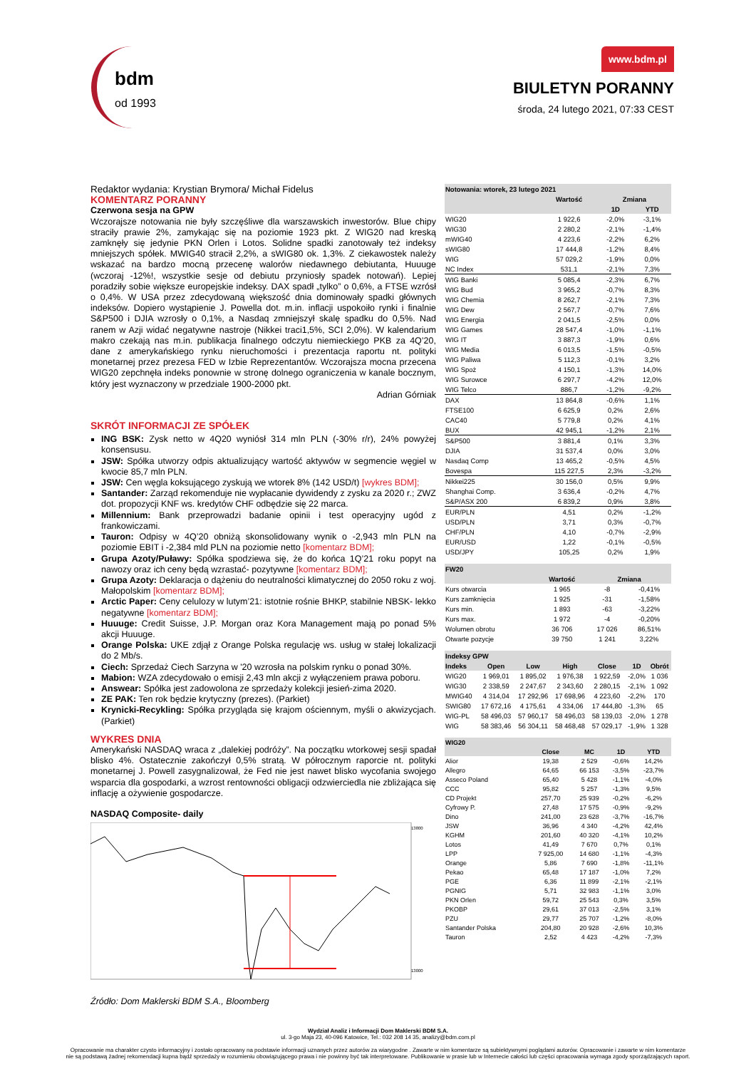bdm
od 1993
www.bdm.pl
BIULETYN PORANNY
środa, 24 lutego 2021, 07:33 CEST
Redaktor wydania: Krystian Brymora/ Michał Fidelus
KOMENTARZ PORANNY
Czerwona sesja na GPW
Wczorajsze notowania nie były szczęśliwe dla warszawskich inwestorów. Blue chipy straciły prawie 2%, zamykając się na poziomie 1923 pkt. Z WIG20 nad kreską zamknęły się jedynie PKN Orlen i Lotos. Solidne spadki zanotowały też indeksy mniejszych spółek. MWIG40 stracił 2,2%, a sWIG80 ok. 1,3%. Z ciekawostek należy wskazać na bardzo mocną przecenę walorów niedawnego debiutanta, Huuuge (wczoraj -12%!, wszystkie sesje od debiutu przyniosły spadek notowań). Lepiej poradziły sobie większe europejskie indeksy. DAX spadł „tylko” o 0,6%, a FTSE wzrósł o 0,4%. W USA przez zdecydowaną większość dnia dominowały spadki głównych indeksów. Dopiero wystąpienie J. Powella dot. m.in. inflacji uspokoiło rynki i finalnie S&P500 i DJIA wzrosły o 0,1%, a Nasdaq zmniejszył skalę spadku do 0,5%. Nad ranem w Azji widać negatywne nastroje (Nikkei traci1,5%, SCI 2,0%). W kalendarium makro czekają nas m.in. publikacja finalnego odczytu niemieckiego PKB za 4Q’20, dane z amerykańskiego rynku nieruchomości i prezentacja raportu nt. polityki monetarnej przez prezesa FED w Izbie Reprezentantów. Wczorajsza mocna przecena WIG20 zepchnęła indeks ponownie w stronę dolnego ograniczenia w kanale bocznym, który jest wyznaczony w przedziale 1900-2000 pkt.
Adrian Górniak
SKRÓT INFORMACJI ZE SPÓŁEK
ING BSK: Zysk netto w 4Q20 wyniósł 314 mln PLN (-30% r/r), 24% powyżej konsensusu.
JSW: Spółka utworzy odpis aktualizujący wartość aktywów w segmencie węgiel w kwocie 85,7 mln PLN.
JSW: Cen węgla koksującego zyskują we wtorek 8% (142 USD/t) [wykres BDM];
Santander: Zarząd rekomenduje nie wypłacanie dywidendy z zysku za 2020 r.; ZWZ dot. propozycji KNF ws. kredytów CHF odbędzie się 22 marca.
Millennium: Bank przeprowadzi badanie opinii i test operacyjny ugód z frankowiczami.
Tauron: Odpisy w 4Q’20 obniżą skonsolidowany wynik o -2,943 mln PLN na poziomie EBIT i -2,384 mld PLN na poziomie netto [komentarz BDM];
Grupa Azoty/Puławy: Spółka spodziewa się, że do końca 1Q’21 roku popyt na nawozy oraz ich ceny będą wzrastać- pozytywne [komentarz BDM];
Grupa Azoty: Deklaracja o dążeniu do neutralności klimatycznej do 2050 roku z woj. Małopolskim [komentarz BDM];
Arctic Paper: Ceny celulozy w lutym’21: istotnie rośnie BHKP, stabilnie NBSK- lekko negatywne [komentarz BDM];
Huuuge: Credit Suisse, J.P. Morgan oraz Kora Management mają po ponad 5% akcji Huuuge.
Orange Polska: UKE zdjął z Orange Polska regulację ws. usług w stałej lokalizacji do 2 Mb/s.
Ciech: Sprzedaż Ciech Sarzyna w '20 wzrosła na polskim rynku o ponad 30%.
Mabion: WZA zdecydowało o emisji 2,43 mln akcji z wyłączeniem prawa poboru.
Answear: Spółka jest zadowolona ze sprzedaży kolekcji jesień-zima 2020.
ZE PAK: Ten rok będzie krytyczny (prezes). (Parkiet)
Krynicki-Recykling: Spółka przygląda się krajom ościennym, myśli o akwizycjach. (Parkiet)
WYKRES DNIA
Amerykański NASDAQ wraca z „dalekiej podróży”. Na początku wtorkowej sesji spadał blisko 4%. Ostatecznie zakończył 0,5% stratą. W półrocznym raporcie nt. polityki monetarnej J. Powell zasygnalizował, że Fed nie jest nawet blisko wycofania swojego wsparcia dla gospodarki, a wzrost rentowności obligacji odzwierciedla nie zbliżająca się inflację a ożywienie gospodarcze.
NASDAQ Composite- daily
13800
13000
Źródło: Dom Maklerski BDM S.A., Bloomberg
| Notowania: wtorek, 23 lutego 2021 | | | |
| | Wartość | Zmiana | |
| | | 1D | YTD |
| WIG20 | 1 922,6 | -2,0% | -3,1% |
| WIG30 | 2 280,2 | -2,1% | -1,4% |
| mWIG40 | 4 223,6 | -2,2% | 6,2% |
| sWIG80 | 17 444,8 | -1,2% | 8,4% |
| WIG | 57 029,2 | -1,9% | 0,0% |
| NC Index | 531,1 | -2,1% | 7,3% |
| WIG Banki | 5 085,4 | -2,3% | 6,7% |
| WIG Bud | 3 965,2 | -0,7% | 8,3% |
| WIG Chemia | 8 262,7 | -2,1% | 7,3% |
| WIG Dew | 2 567,7 | -0,7% | 7,6% |
| WIG Energia | 2 041,5 | -2,5% | 0,0% |
| WIG Games | 28 547,4 | -1,0% | -1,1% |
| WIG IT | 3 887,3 | -1,9% | 0,6% |
| WIG Media | 6 013,5 | -1,5% | -0,5% |
| WIG Paliwa | 5 112,3 | -0,1% | 3,2% |
| WIG Spoż | 4 150,1 | -1,3% | 14,0% |
| WIG Surowce | 6 297,7 | -4,2% | 12,0% |
| WIG Telco | 886,7 | -1,2% | -9,2% |
| DAX | 13 864,8 | -0,6% | 1,1% |
| FTSE100 | 6 625,9 | 0,2% | 2,6% |
| CAC40 | 5 779,8 | 0,2% | 4,1% |
| BUX | 42 945,1 | -1,2% | 2,1% |
| S&P500 | 3 881,4 | 0,1% | 3,3% |
| DJIA | 31 537,4 | 0,0% | 3,0% |
| Nasdaq Comp | 13 465,2 | -0,5% | 4,5% |
| Bovespa | 115 227,5 | 2,3% | -3,2% |
| Nikkei225 | 30 156,0 | 0,5% | 9,9% |
| Shanghai Comp. | 3 636,4 | -0,2% | 4,7% |
| S&P/ASX 200 | 6 839,2 | 0,9% | 3,8% |
| EUR/PLN | 4,51 | 0,2% | -1,2% |
| USD/PLN | 3,71 | 0,3% | -0,7% |
| CHF/PLN | 4,10 | -0,7% | -2,9% |
| EUR/USD | 1,22 | -0,1% | -0,5% |
| USD/JPY | 105,25 | 0,2% | 1,9% |
| FW20 | | | |
| | Wartość | Zmiana | |
| Kurs otwarcia | 1 965 | -8 | -0,41% |
| Kurs zamknięcia | 1 925 | -31 | -1,58% |
| Kurs min. | 1 893 | -63 | -3,22% |
| Kurs max. | 1 972 | -4 | -0,20% |
| Wolumen obrotu | 36 706 | 17 026 | 86,51% |
| Otwarte pozycje | 39 750 | 1 241 | 3,22% |
| Indeksy GPW | | | | | | |
| Indeks | Open | Low | High | Close | 1D | Obrót |
| WIG20 | 1 969,01 | 1 895,02 | 1 976,38 | 1 922,59 | -2,0% | 1 036 |
| WIG30 | 2 338,59 | 2 247,67 | 2 343,60 | 2 280,15 | -2,1% | 1 092 |
| MWIG40 | 4 314,04 | 17 292,96 | 17 698,96 | 4 223,60 | -2,2% | 170 |
| SWIG80 | 17 672,16 | 4 175,61 | 4 334,06 | 17 444,80 | -1,3% | 65 |
| WIG-PL | 58 496,03 | 57 960,17 | 58 496,03 | 58 139,03 | -2,0% | 1 278 |
| WIG | 58 383,46 | 56 304,11 | 58 468,48 | 57 029,17 | -1,9% | 1 328 |
| WIG20 | | | | |
| | Close | MC | 1D | YTD |
| Alior | 19,38 | 2 529 | -0,6% | 14,2% |
| Allegro | 64,65 | 66 153 | -3,5% | -23,7% |
| Asseco Poland | 65,40 | 5 428 | -1,1% | -4,0% |
| CCC | 95,82 | 5 257 | -1,3% | 9,5% |
| CD Projekt | 257,70 | 25 939 | -0,2% | -6,2% |
| Cyfrowy P. | 27,48 | 17 575 | -0,9% | -9,2% |
| Dino | 241,00 | 23 628 | -3,7% | -16,7% |
| JSW | 36,96 | 4 340 | -4,2% | 42,4% |
| KGHM | 201,60 | 40 320 | -4,1% | 10,2% |
| Lotos | 41,49 | 7 670 | 0,7% | 0,1% |
| LPP | 7 925,00 | 14 680 | -1,1% | -4,3% |
| Orange | 5,86 | 7 690 | -1,8% | -11,1% |
| Pekao | 65,48 | 17 187 | -1,0% | 7,2% |
| PGE | 6,36 | 11 899 | -2,1% | -2,1% |
| PGNIG | 5,71 | 32 983 | -1,1% | 3,0% |
| PKN Orlen | 59,72 | 25 543 | 0,3% | 3,5% |
| PKOBP | 29,61 | 37 013 | -2,5% | 3,1% |
| PZU | 29,77 | 25 707 | -1,2% | -8,0% |
| Santander Polska | 204,80 | 20 928 | -2,6% | 10,3% |
| Tauron | 2,52 | 4 423 | -4,2% | -7,3% |
Wydział Analiz i Informacji Dom Maklerski BDM S.A.
ul. 3-go Maja 23, 40-096 Katowice, Tel.: 032 208 14 35, analizy@bdm.com.pl
Opracowanie ma charakter czysto informacyjny i zostało opracowany na podstawie informacji uznanych przez autorów za wiarygodne . Zawarte w nim komentarze są subiektywnymi poglądami autorów. Opracowanie i zawarte w nim komentarze
nie są podstawą żadnej rekomendacji kupna bądź sprzedaży w rozumieniu obowiązującego prawa i nie powinny być tak interpretowane. Publikowanie w prasie lub w Internecie całości lub części opracowania wymaga zgody sporządzających raport.